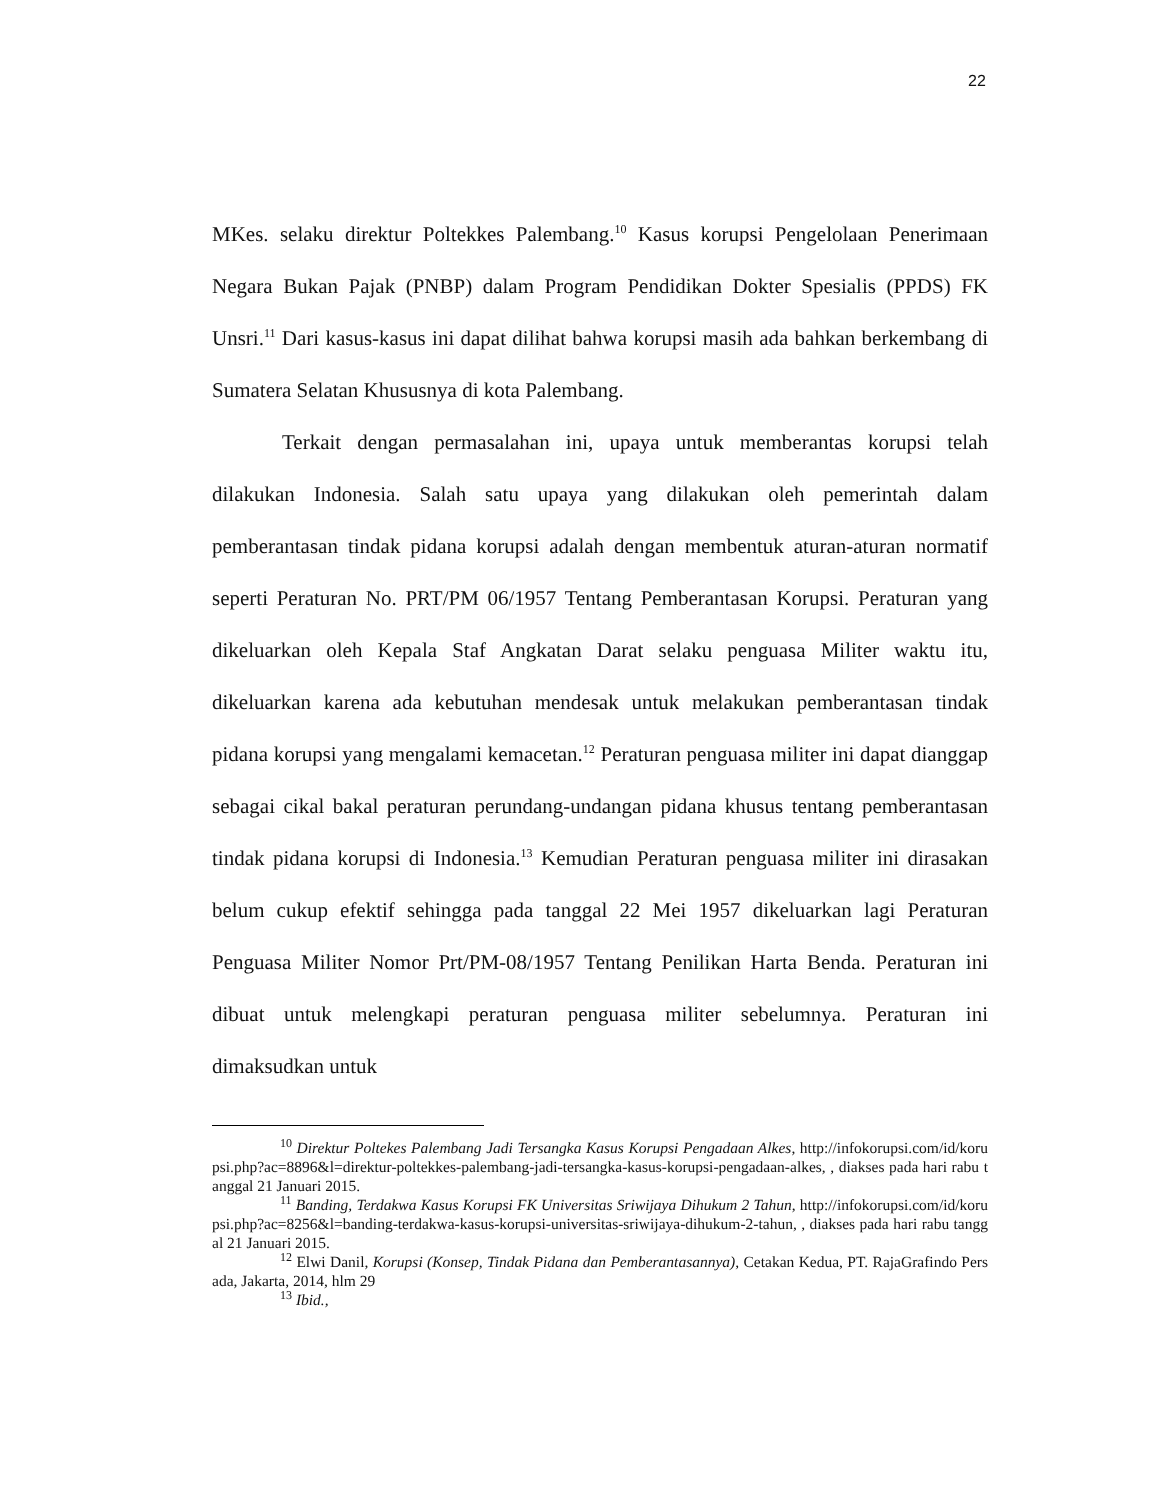22
MKes. selaku direktur Poltekkes Palembang.<sup>10</sup> Kasus korupsi Pengelolaan Penerimaan Negara Bukan Pajak (PNBP) dalam Program Pendidikan Dokter Spesialis (PPDS) FK Unsri.<sup>11</sup> Dari kasus-kasus ini dapat dilihat bahwa korupsi masih ada bahkan berkembang di Sumatera Selatan Khususnya di kota Palembang.
Terkait dengan permasalahan ini, upaya untuk memberantas korupsi telah dilakukan Indonesia. Salah satu upaya yang dilakukan oleh pemerintah dalam pemberantasan tindak pidana korupsi adalah dengan membentuk aturan-aturan normatif seperti Peraturan No. PRT/PM 06/1957 Tentang Pemberantasan Korupsi. Peraturan yang dikeluarkan oleh Kepala Staf Angkatan Darat selaku penguasa Militer waktu itu, dikeluarkan karena ada kebutuhan mendesak untuk melakukan pemberantasan tindak pidana korupsi yang mengalami kemacetan.<sup>12</sup> Peraturan penguasa militer ini dapat dianggap sebagai cikal bakal peraturan perundang-undangan pidana khusus tentang pemberantasan tindak pidana korupsi di Indonesia.<sup>13</sup> Kemudian Peraturan penguasa militer ini dirasakan belum cukup efektif sehingga pada tanggal 22 Mei 1957 dikeluarkan lagi Peraturan Penguasa Militer Nomor Prt/PM-08/1957 Tentang Penilikan Harta Benda. Peraturan ini dibuat untuk melengkapi peraturan penguasa militer sebelumnya. Peraturan ini dimaksudkan untuk
<sup>10</sup> Direktur Poltekes Palembang Jadi Tersangka Kasus Korupsi Pengadaan Alkes, http://infokorupsi.com/id/korupsi.php?ac=8896&l=direktur-poltekkes-palembang-jadi-tersangka-kasus-korupsi-pengadaan-alkes, , diakses pada hari rabu tanggal 21 Januari 2015.
<sup>11</sup> Banding, Terdakwa Kasus Korupsi FK Universitas Sriwijaya Dihukum 2 Tahun, http://infokorupsi.com/id/korupsi.php?ac=8256&l=banding-terdakwa-kasus-korupsi-universitas-sriwijaya-dihukum-2-tahun, , diakses pada hari rabu tanggal 21 Januari 2015.
<sup>12</sup> Elwi Danil, Korupsi (Konsep, Tindak Pidana dan Pemberantasannya), Cetakan Kedua, PT. RajaGrafindo Persada, Jakarta, 2014, hlm 29
<sup>13</sup> Ibid.,